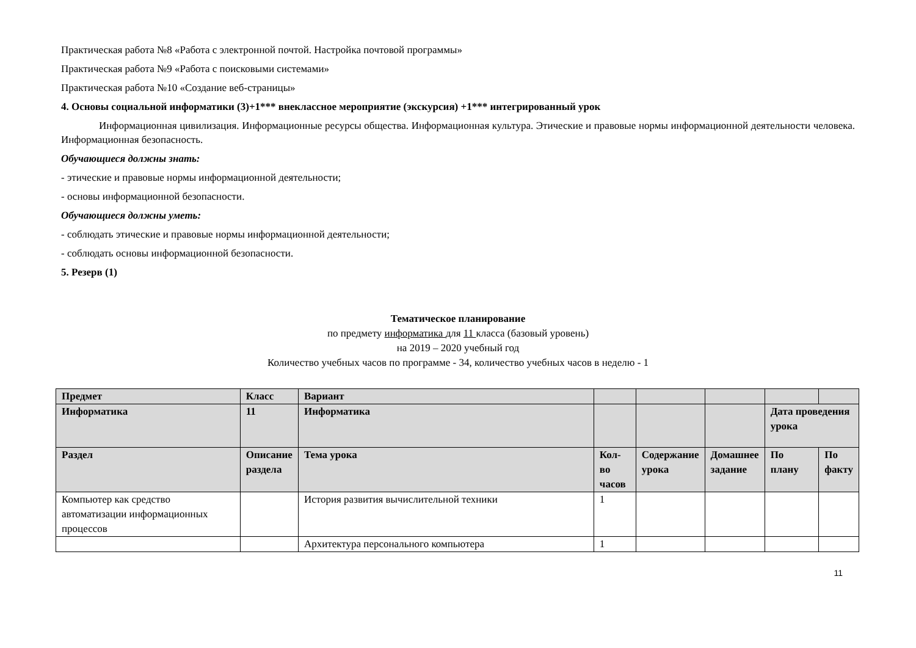Практическая работа №8 «Работа с электронной почтой. Настройка почтовой программы»
Практическая работа №9 «Работа с поисковыми системами»
Практическая работа №10 «Создание веб-страницы»
4. Основы социальной информатики (3)+1*** внеклассное мероприятие (экскурсия) +1*** интегрированный урок
Информационная цивилизация. Информационные ресурсы общества. Информационная культура. Этические и правовые нормы информационной деятельности человека. Информационная безопасность.
Обучающиеся должны знать:
- этические и правовые нормы информационной деятельности;
- основы информационной безопасности.
Обучающиеся должны уметь:
- соблюдать этические и правовые нормы информационной деятельности;
- соблюдать основы информационной безопасности.
5. Резерв (1)
Тематическое планирование
по предмету информатика для 11 класса (базовый уровень)
на 2019 – 2020 учебный год
Количество учебных часов по программе - 34, количество учебных часов в неделю - 1
| Предмет | Класс | Вариант | | | | | |
| --- | --- | --- | --- | --- | --- | --- | --- |
| Информатика | 11 | Информатика | | | | Дата проведения урока | |
| Раздел | Описание раздела | Тема урока | Кол-во часов | Содержание урока | Домашнее задание | По плану | По факту |
| Компьютер как средство автоматизации информационных процессов | | История развития вычислительной техники | 1 | | | | |
| | | Архитектура персонального компьютера | 1 | | | | |
11